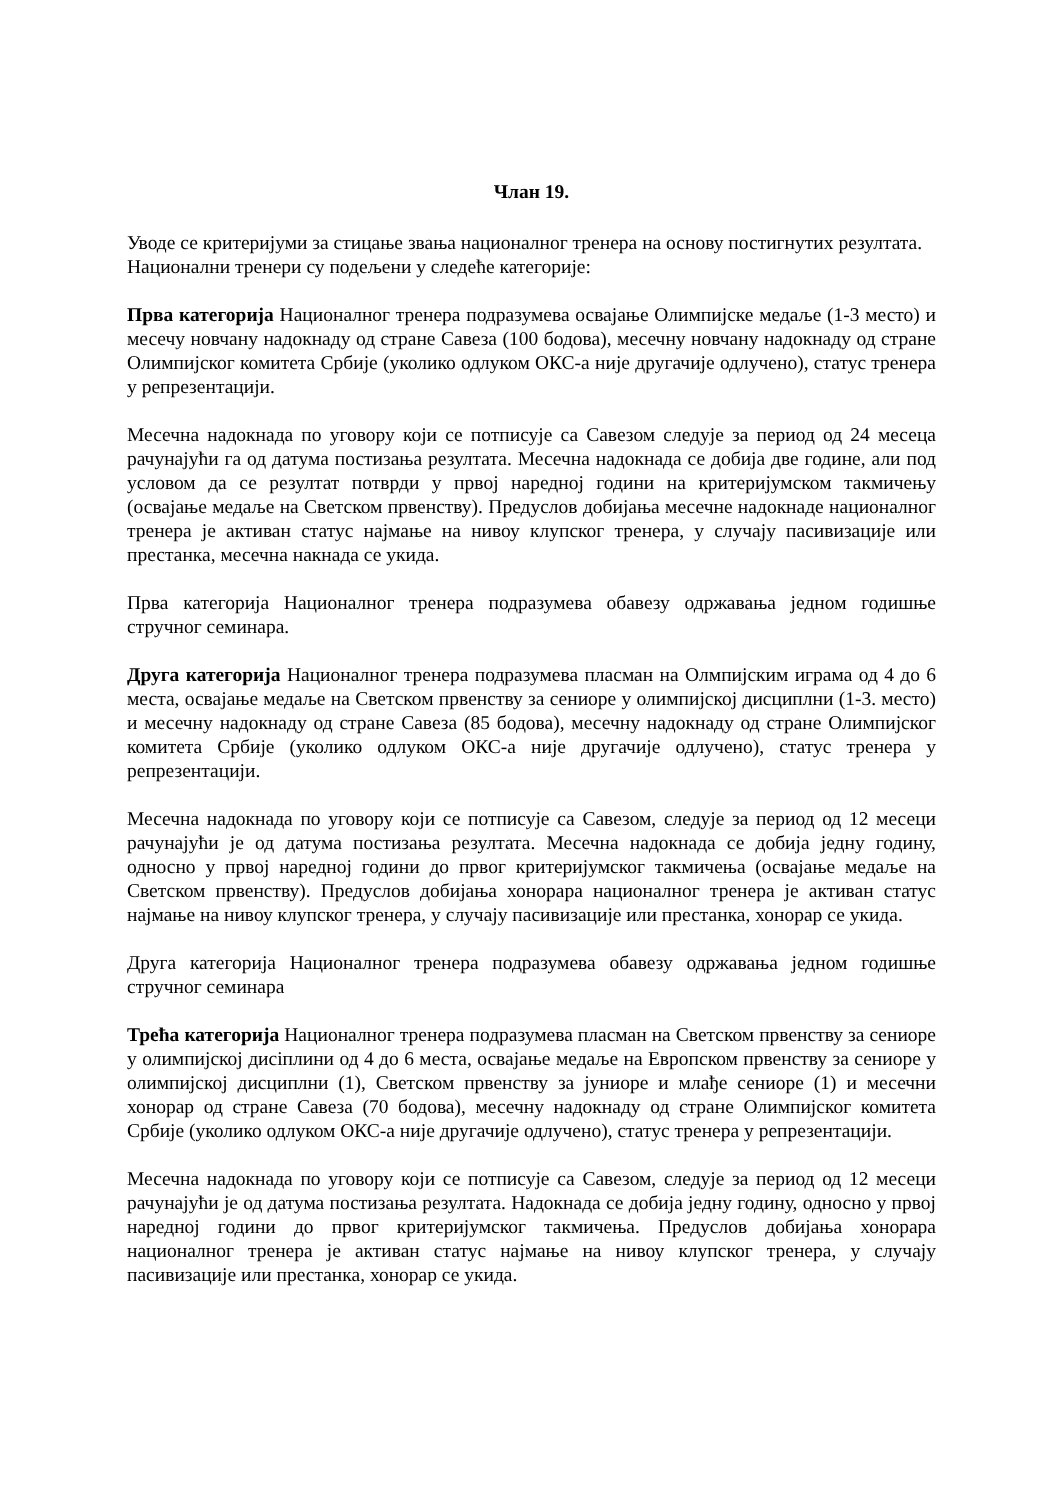Члан 19.
Уводе се критеријуми за стицање звања националног тренера на основу постигнутих резултата. Национални тренери су подељени у следеће категорије:
Прва категорија Националног тренера подразумева освајање Олимпијске медаље (1-3 место) и месечу новчану надокнаду од стране Савеза (100 бодова), месечну новчану надокнаду од стране Олимпијског комитета Србије (уколико одлуком ОКС-а није другачије одлучено), статус тренера у репрезентацији.
Месечна надокнада по уговору који се потписује са Савезом следује за период од 24 месеца рачунајући га од датума постизања резултата. Месечна надокнада се добија две године, али под условом да се резултат потврди у првој наредној години на критеријумском такмичењу (освајање медаље на Светском првенству). Предуслов добијања месечне надокнаде националног тренера је активан статус најмање на нивоу клупског тренера, у случају пасивизације или престанка, месечна накнада се укида.
Прва категорија Националног тренера подразумева обавезу одржавања једном годишње стручног семинара.
Друга категорија Националног тренера подразумева пласман на Олмпијским играма од 4 до 6 места, освајање медаље на Светском првенству за сениоре у олимпијској дисциплни (1-3. место) и месечну надокнаду од стране Савеза (85 бодова), месечну надокнаду од стране Олимпијског комитета Србије (уколико одлуком ОКС-а није другачије одлучено), статус тренера у репрезентацији.
Месечна надокнада по уговору који се потписује са Савезом, следује за период од 12 месеци рачунајући је од датума постизања резултата. Месечна надокнада се добија једну годину, односно у првој наредној години до првог критеријумског такмичења (освајање медаље на Светском првенству). Предуслов добијања хонорара националног тренера је активан статус најмање на нивоу клупског тренера, у случају пасивизације или престанка, хонорар се укида.
Друга категорија Националног тренера подразумева обавезу одржавања једном годишње стручног семинара
Трећа категорија Националног тренера подразумева пласман на Светском првенству за сениоре у олимпијској диciплини од 4 до 6 места, освајање медаље на Европском првенству за сениоре у олимпијској дисциплни (1), Светском првенству за јуниоре и млађе сениоре (1) и месечни хонорар од стране Савеза (70 бодова), месечну надокнаду од стране Олимпијског комитета Србије (уколико одлуком ОКС-а није другачије одлучено), статус тренера у репрезентацији.
Месечна надокнада по уговору који се потписује са Савезом, следује за период од 12 месеци рачунајући је од датума постизања резултата. Надокнада се добија једну годину, односно у првој наредној години до првог критеријумског такмичења. Предуслов добијања хонорара националног тренера је активан статус најмање на нивоу клупског тренера, у случају пасивизације или престанка, хонорар се укида.